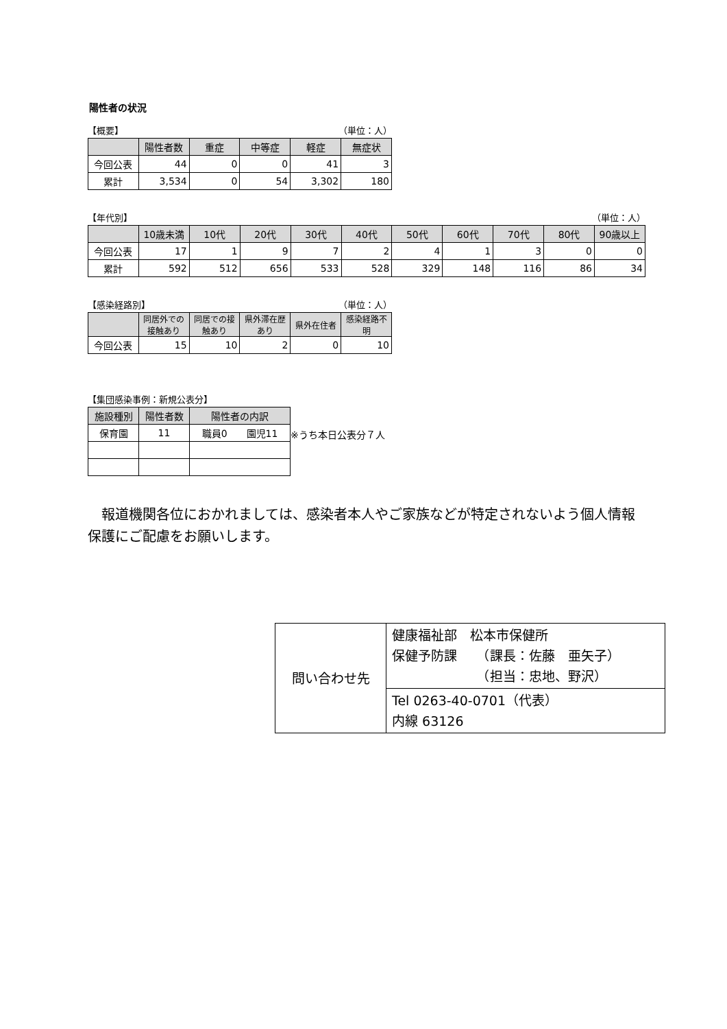陽性者の状況
【概要】 （単位：人）
| | 陽性者数 | 重症 | 中等症 | 軽症 | 無症状 |
| --- | --- | --- | --- | --- | --- |
| 今回公表 | 44 | 0 | 0 | 41 | 3 |
| 累計 | 3,534 | 0 | 54 | 3,302 | 180 |
【年代別】 （単位：人）
| | 10歳未満 | 10代 | 20代 | 30代 | 40代 | 50代 | 60代 | 70代 | 80代 | 90歳以上 |
| --- | --- | --- | --- | --- | --- | --- | --- | --- | --- | --- |
| 今回公表 | 17 | 1 | 9 | 7 | 2 | 4 | 1 | 3 | 0 | 0 |
| 累計 | 592 | 512 | 656 | 533 | 528 | 329 | 148 | 116 | 86 | 34 |
【感染経路別】 （単位：人）
| | 同居外での接触あり | 同居での接触あり | 県外滞在歴あり | 県外在住者 | 感染経路不明 |
| --- | --- | --- | --- | --- | --- |
| 今回公表 | 15 | 10 | 2 | 0 | 10 |
【集団感染事例：新規公表分】
| 施設種別 | 陽性者数 | 陽性者の内訳 |
| --- | --- | --- |
| 保育園 | 11 | 職員0 園児11 |
※うち本日公表分７人
報道機関各位におかれましては、感染者本人やご家族などが特定されないよう個人情報保護にご配慮をお願いします。
| 問い合わせ先 | 健康福祉部 松本市保健所 保健予防課 （課長：佐藤 亜矢子） （担当：忠地、野沢） |
| | Tel 0263-40-0701（代表） 内線 63126 |